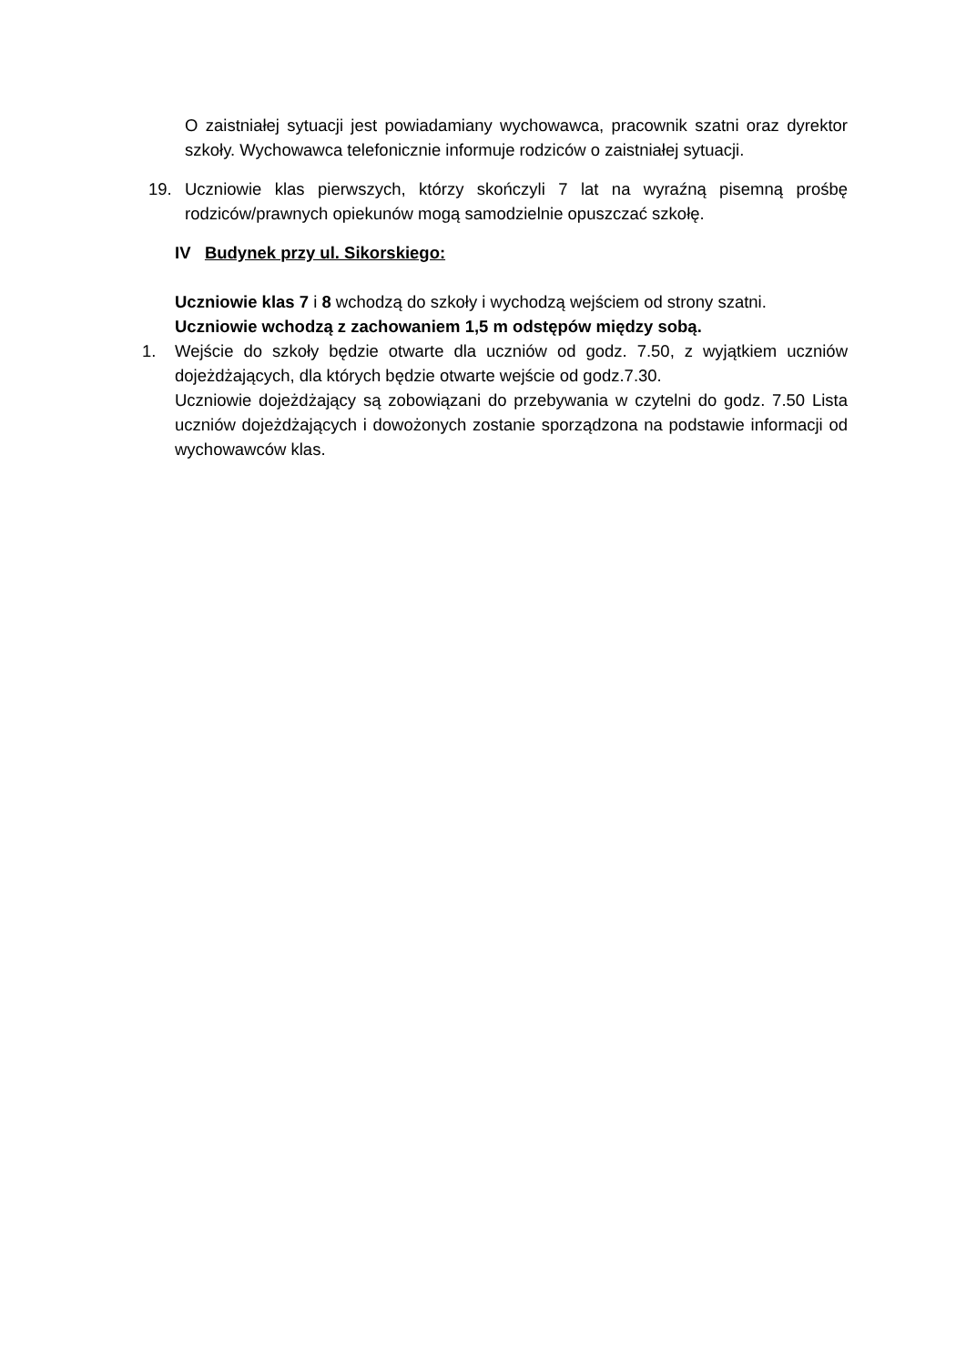O zaistniałej sytuacji jest powiadamiany wychowawca, pracownik szatni oraz dyrektor szkoły. Wychowawca telefonicznie informuje rodziców o zaistniałej sytuacji.
19. Uczniowie klas pierwszych, którzy skończyli 7 lat na wyraźną pisemną prośbę rodziców/prawnych opiekunów mogą samodzielnie opuszczać szkołę.
IV Budynek przy ul. Sikorskiego:
Uczniowie klas 7 i 8 wchodzą do szkoły i wychodzą wejściem od strony szatni.
Uczniowie wchodzą z zachowaniem 1,5 m odstępów między sobą.
1. Wejście do szkoły będzie otwarte dla uczniów od godz. 7.50, z wyjątkiem uczniów dojeżdżających, dla których będzie otwarte wejście od godz.7.30.
Uczniowie dojeżdżający są zobowiązani do przebywania w czytelni do godz. 7.50 Lista uczniów dojeżdżających i dowożonych zostanie sporządzona na podstawie informacji od wychowawców klas.